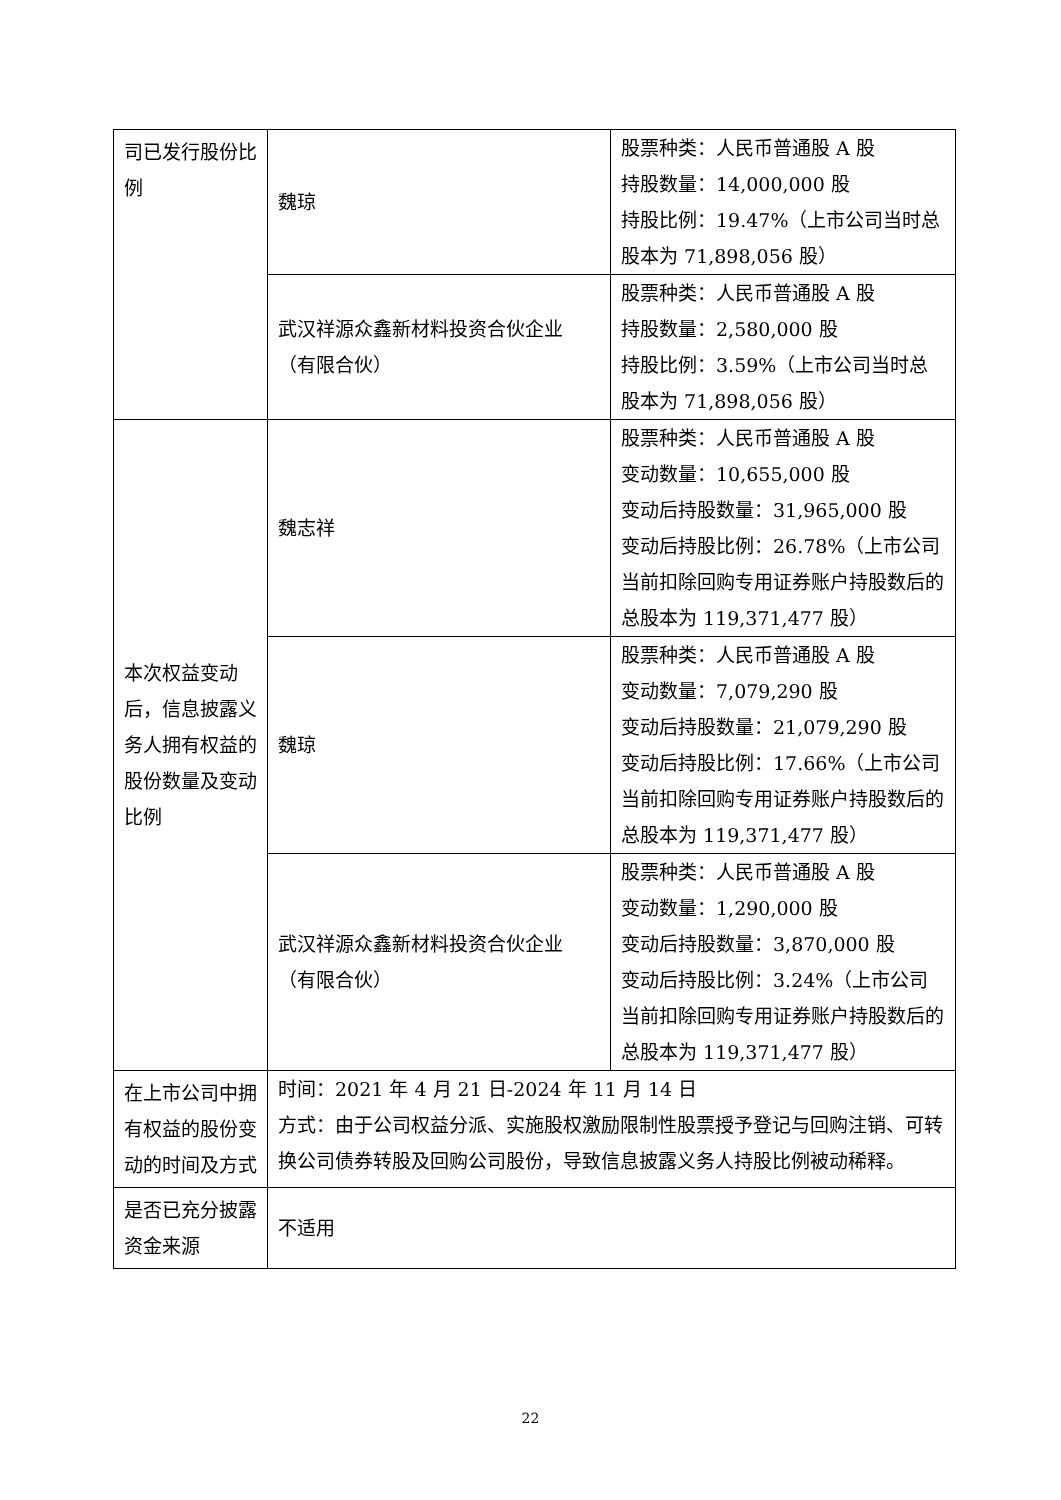| 司已发行股份比例 | 魏琼 | 股票种类：人民币普通股 A 股 持股数量：14,000,000 股 持股比例：19.47%（上市公司当时总股本为 71,898,056 股） |
| | 武汉祥源众鑫新材料投资合伙企业（有限合伙） | 股票种类：人民币普通股 A 股 持股数量：2,580,000 股 持股比例：3.59%（上市公司当时总股本为 71,898,056 股） |
| 本次权益变动后，信息披露义务人拥有权益的股份数量及变动比例 | 魏志祥 | 股票种类：人民币普通股 A 股 变动数量：10,655,000 股 变动后持股数量：31,965,000 股 变动后持股比例：26.78%（上市公司当前扣除回购专用证券账户持股数后的总股本为 119,371,477 股） |
| | 魏琼 | 股票种类：人民币普通股 A 股 变动数量：7,079,290 股 变动后持股数量：21,079,290 股 变动后持股比例：17.66%（上市公司当前扣除回购专用证券账户持股数后的总股本为 119,371,477 股） |
| | 武汉祥源众鑫新材料投资合伙企业（有限合伙） | 股票种类：人民币普通股 A 股 变动数量：1,290,000 股 变动后持股数量：3,870,000 股 变动后持股比例：3.24%（上市公司当前扣除回购专用证券账户持股数后的总股本为 119,371,477 股） |
| 在上市公司中拥有权益的股份变动的时间及方式 | 时间：2021 年 4 月 21 日-2024 年 11 月 14 日 方式：由于公司权益分派、实施股权激励限制性股票授予登记与回购注销、可转换公司债券转股及回购公司股份，导致信息披露义务人持股比例被动稀释。 | |
| 是否已充分披露资金来源 | 不适用 | |
22